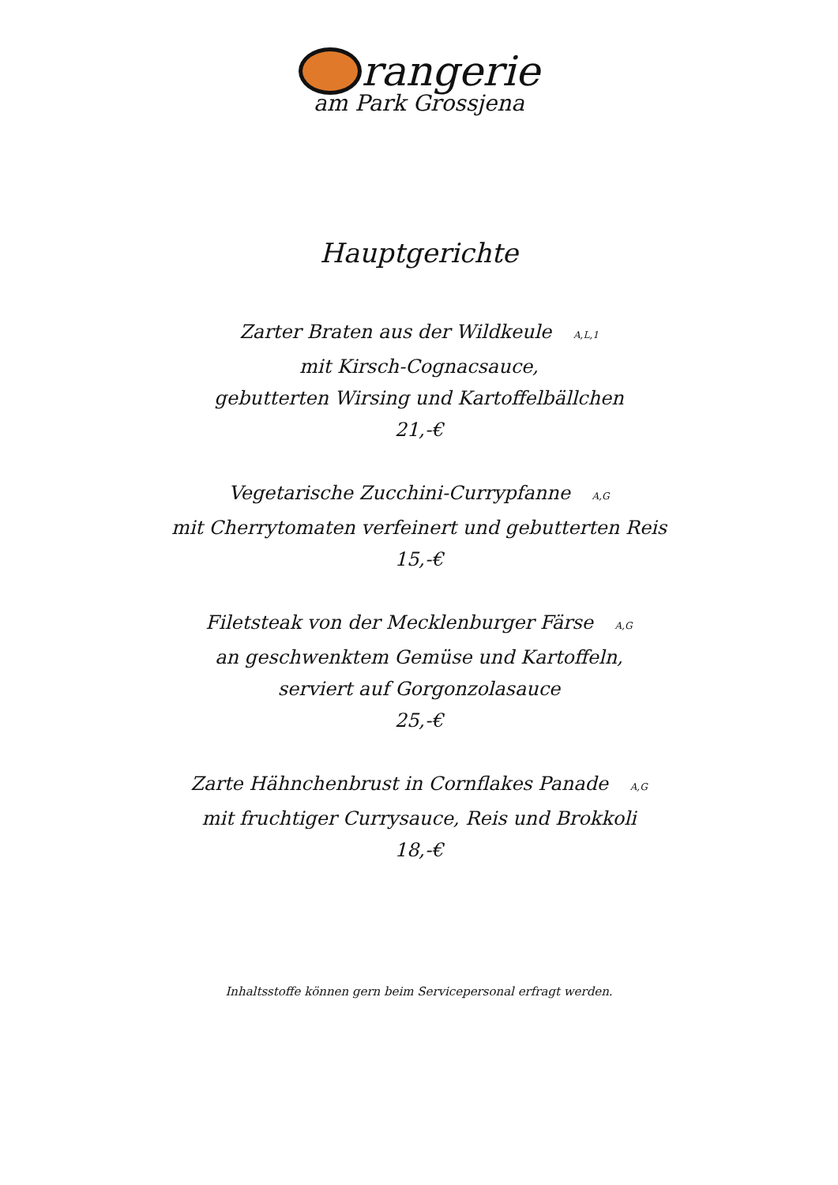rangerie
am Park Grossjena
Hauptgerichte
Zarter Braten aus der Wildkeule A,L,1
mit Kirsch-Cognacsauce,
gebutterten Wirsing und Kartoffelbällchen
21,-€
Vegetarische Zucchini-Currypfanne A,G
mit Cherrytomaten verfeinert und gebutterten Reis
15,-€
Filetsteak von der Mecklenburger Färse A,G
an geschwenktem Gemüse und Kartoffeln,
serviert auf Gorgonzolasauce
25,-€
Zarte Hähnchenbrust in Cornflakes Panade A,G
mit fruchtiger Currysauce, Reis und Brokkoli
18,-€
Inhaltsstoffe können gern beim Servicepersonal erfragt werden.